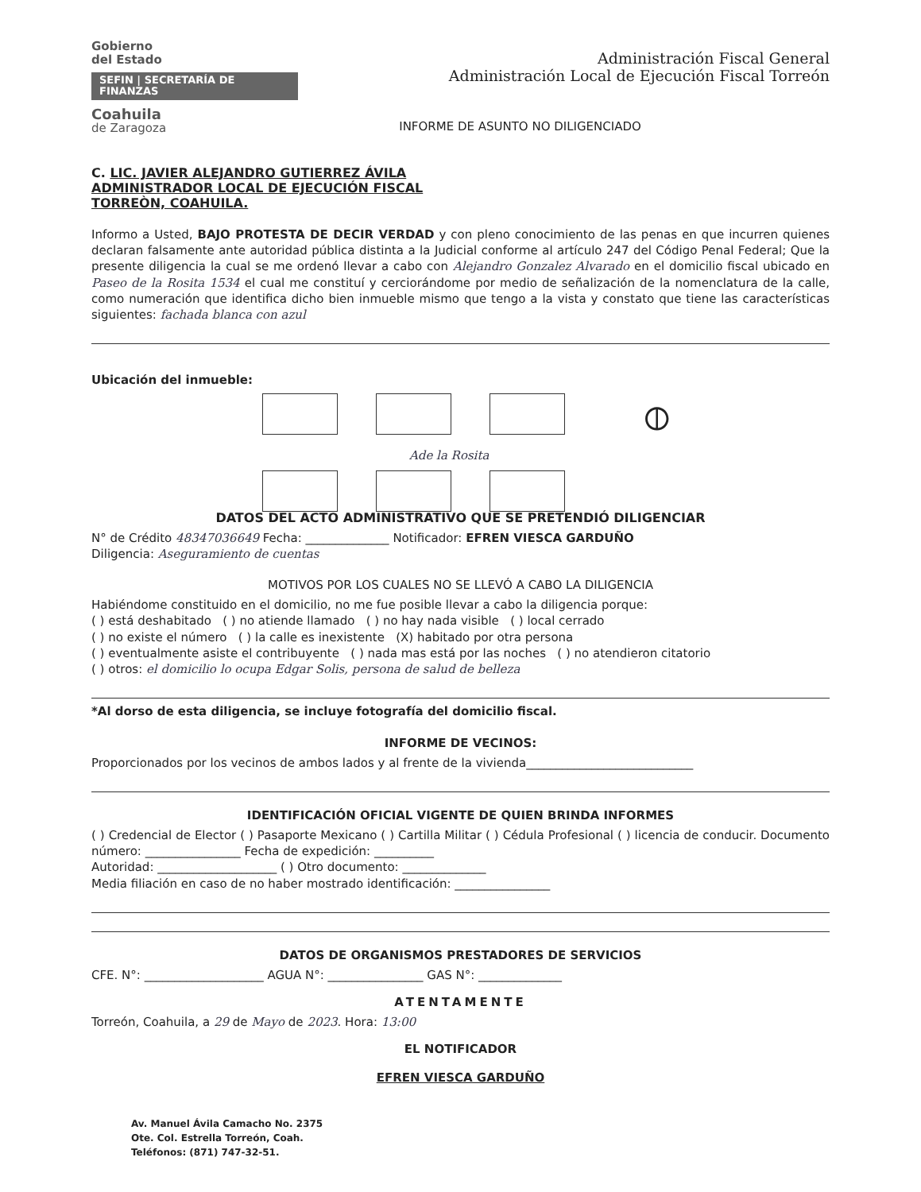Gobierno
del Estado
SEFIN | SECRETARÍA DE FINANZAS
Coahuila
de Zaragoza
Administración Fiscal General
Administración Local de Ejecución Fiscal Torreón
INFORME DE ASUNTO NO DILIGENCIADO
C. LIC. JAVIER ALEJANDRO GUTIERREZ ÁVILA
ADMINISTRADOR LOCAL DE EJECUCIÓN FISCAL
TORREÒN, COAHUILA.
Informo a Usted, BAJO PROTESTA DE DECIR VERDAD y con pleno conocimiento de las penas en que incurren quienes declaran falsamente ante autoridad pública distinta a la Judicial conforme al artículo 247 del Código Penal Federal; Que la presente diligencia la cual se me ordenó llevar a cabo con Alejandro Gonzalez Alvarado en el domicilio fiscal ubicado en Paseo de la Rosita 1534 el cual me constituí y cerciorándome por medio de señalización de la nomenclatura de la calle, como numeración que identifica dicho bien inmueble mismo que tengo a la vista y constato que tiene las características siguientes: fachada blanca con azul
Ubicación del inmueble:
⦶
Ade la Rosita
DATOS DEL ACTO ADMINISTRATIVO QUE SE PRETENDIÓ DILIGENCIAR
N° de Crédito 48347036649 Fecha: ______________ Notificador: EFREN VIESCA GARDUÑO
Diligencia: Aseguramiento de cuentas
MOTIVOS POR LOS CUALES NO SE LLEVÓ A CABO LA DILIGENCIA
Habiéndome constituido en el domicilio, no me fue posible llevar a cabo la diligencia porque:
( ) está deshabitado ( ) no atiende llamado ( ) no hay nada visible ( ) local cerrado
( ) no existe el número ( ) la calle es inexistente (X) habitado por otra persona
( ) eventualmente asiste el contribuyente ( ) nada mas está por las noches ( ) no atendieron citatorio
( ) otros: el domicilio lo ocupa Edgar Solis, persona de salud de belleza
*Al dorso de esta diligencia, se incluye fotografía del domicilio fiscal.
INFORME DE VECINOS:
Proporcionados por los vecinos de ambos lados y al frente de la vivienda____________________________
IDENTIFICACIÓN OFICIAL VIGENTE DE QUIEN BRINDA INFORMES
( ) Credencial de Elector ( ) Pasaporte Mexicano ( ) Cartilla Militar ( ) Cédula Profesional ( ) licencia de conducir. Documento número: ________________ Fecha de expedición: __________
Autoridad: ____________________ ( ) Otro documento: ______________
Media filiación en caso de no haber mostrado identificación: ________________
DATOS DE ORGANISMOS PRESTADORES DE SERVICIOS
CFE. N°: ____________________ AGUA N°: ________________ GAS N°: ______________
ATENTAMENTE
Torreón, Coahuila, a 29 de Mayo de 2023. Hora: 13:00
EL NOTIFICADOR
EFREN VIESCA GARDUÑO
Av. Manuel Ávila Camacho No. 2375
Ote. Col. Estrella Torreón, Coah.
Teléfonos: (871) 747-32-51.